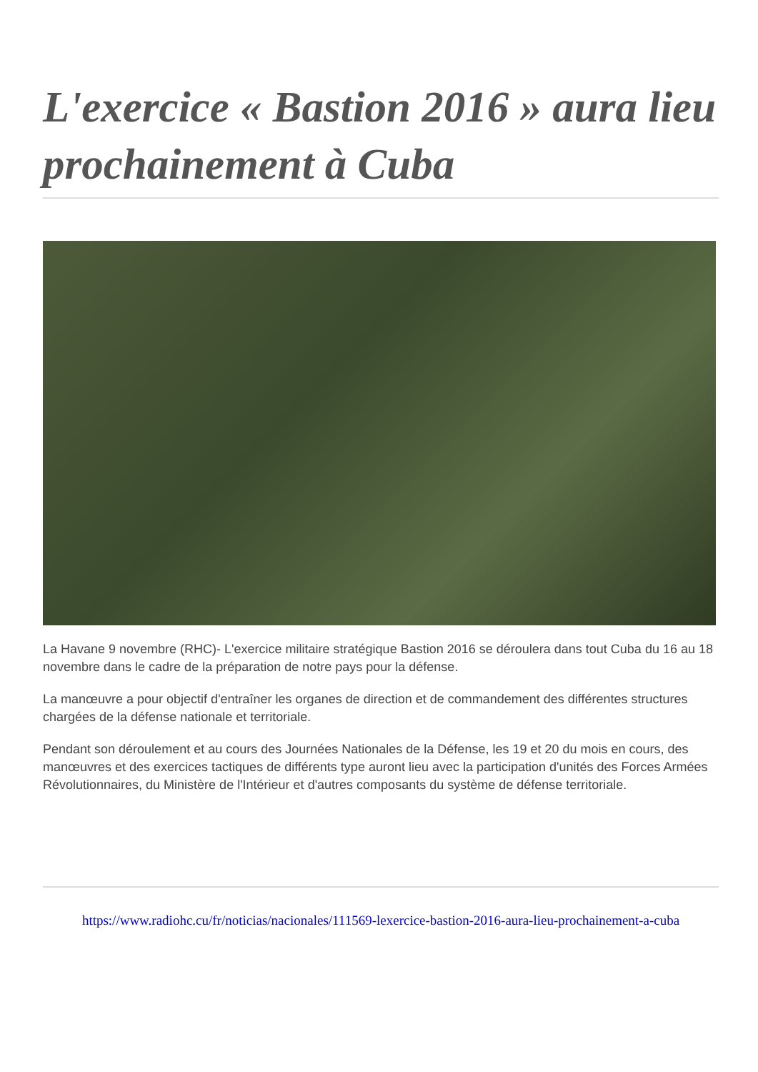L'exercice « Bastion 2016 » aura lieu prochainement à Cuba
La Havane 9 novembre (RHC)- L'exercice militaire stratégique Bastion 2016 se déroulera dans tout Cuba du 16 au 18 novembre dans le cadre de la préparation de notre pays pour la défense.
La manœuvre a pour objectif d'entraîner les organes de direction et de commandement des différentes structures chargées de la défense nationale et territoriale.
Pendant son déroulement et au cours des Journées Nationales de la Défense, les 19 et 20 du mois en cours, des manœuvres et des exercices tactiques de différents type auront lieu avec la participation d'unités des Forces Armées Révolutionnaires, du Ministère de l'Intérieur et d'autres composants du système de défense territoriale.
https://www.radiohc.cu/fr/noticias/nacionales/111569-lexercice-bastion-2016-aura-lieu-prochainement-a-cuba